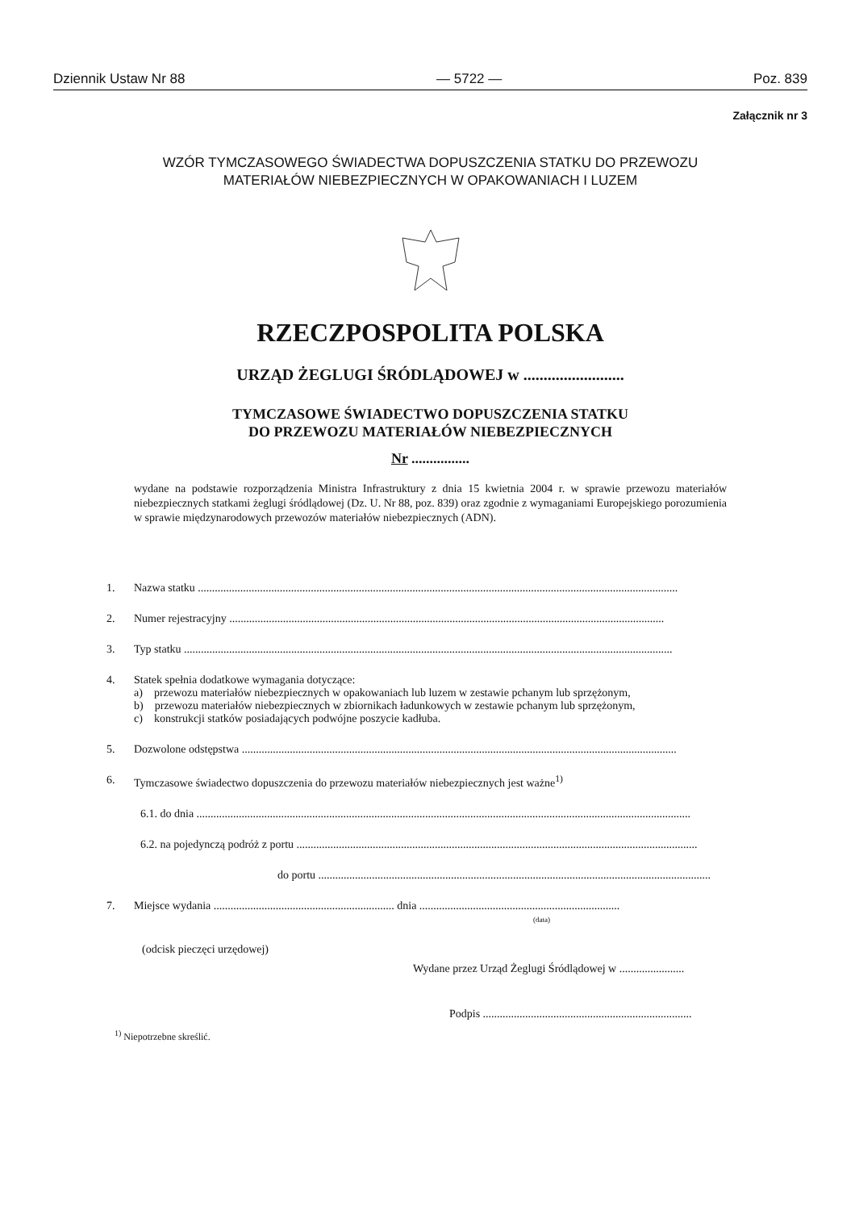Dziennik Ustaw Nr 88 — 5722 — Poz. 839
Załącznik nr 3
WZÓR TYMCZASOWEGO ŚWIADECTWA DOPUSZCZENIA STATKU DO PRZEWOZU
MATERIAŁÓW NIEBEZPIECZNYCH W OPAKOWANIACH I LUZEM
RZECZPOSPOLITA POLSKA
URZĄD ŻEGLUGI ŚRÓDLĄDOWEJ w .........................
TYMCZASOWE ŚWIADECTWO DOPUSZCZENIA STATKU
DO PRZEWOZU MATERIAŁÓW NIEBEZPIECZNYCH
Nr ................
wydane na podstawie rozporządzenia Ministra Infrastruktury z dnia 15 kwietnia 2004 r. w sprawie przewozu materiałów niebezpiecznych statkami żeglugi śródlądowej (Dz. U. Nr 88, poz. 839) oraz zgodnie z wymaganiami Europejskiego porozumienia w sprawie międzynarodowych przewozów materiałów niebezpiecznych (ADN).
1. Nazwa statku ..........................................................................................................................................................................
2. Numer rejestracyjny ..........................................................................................................................................................
3. Typ statku .............................................................................................................................................................................
4. Statek spełnia dodatkowe wymagania dotyczące:
a) przewozu materiałów niebezpiecznych w opakowaniach lub luzem w zestawie pchanym lub sprzężonym,
b) przewozu materiałów niebezpiecznych w zbiornikach ładunkowych w zestawie pchanym lub sprzężonym,
c) konstrukcji statków posiadających podwójne poszycie kadłuba.
5. Dozwolone odstępstwa ..........................................................................................................................................................
6. Tymczasowe świadectwo dopuszczenia do przewozu materiałów niebezpiecznych jest ważne<sup>1)</sup>
6.1. do dnia ...............................................................................................................................................................................
6.2. na pojedynczą podróż z portu ..............................................................................................................................................
do portu ..........................................................................................................................................................
7. Miejsce wydania ................................................................ dnia .......................................................................
(data)
(odcisk pieczęci urzędowej)
Wydane przez Urząd Żeglugi Śródlądowej w .......................
Podpis ..........................................................................
<sup>1)</sup> Niepotrzebne skreślić.